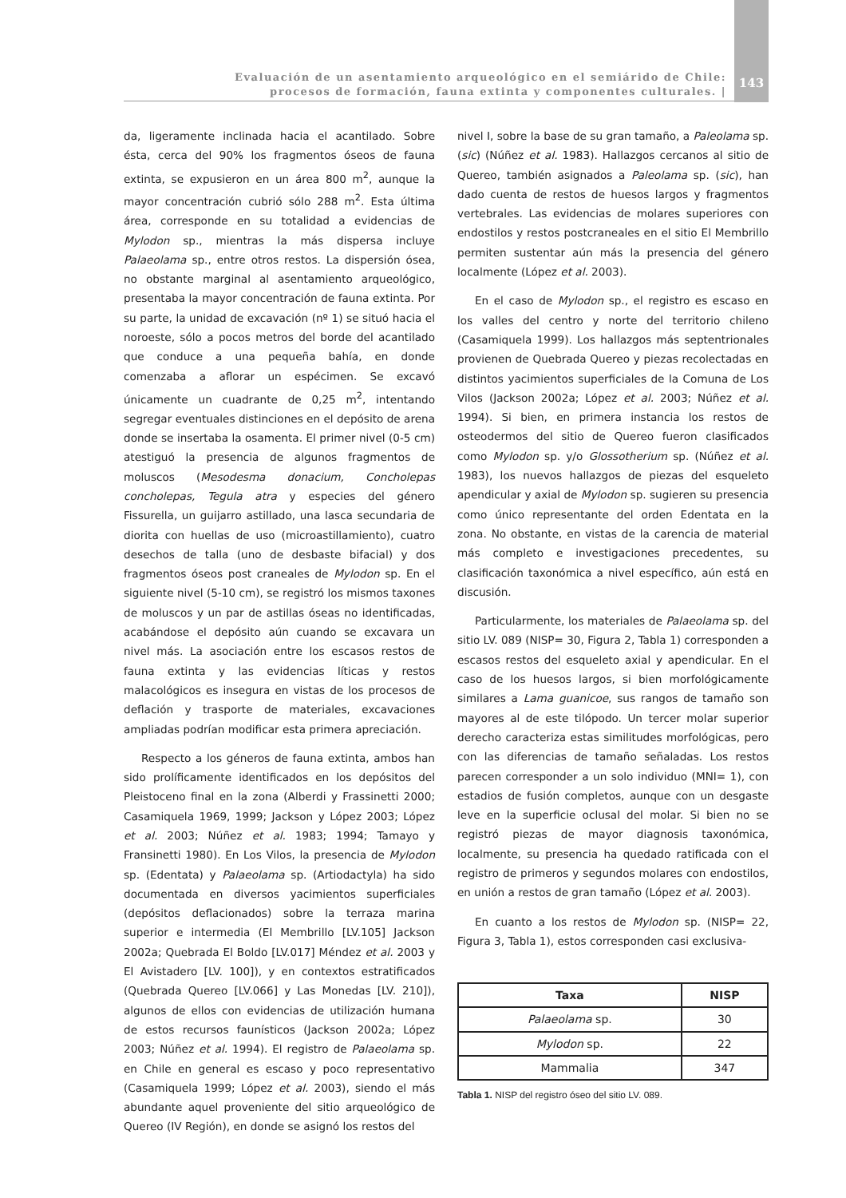Evaluación de un asentamiento arqueológico en el semiárido de Chile:
procesos de formación, fauna extinta y componentes culturales. |
143
da, ligeramente inclinada hacia el acantilado. Sobre ésta, cerca del 90% los fragmentos óseos de fauna extinta, se expusieron en un área 800 m<sup>2</sup>, aunque la mayor concentración cubrió sólo 288 m<sup>2</sup>. Esta última área, corresponde en su totalidad a evidencias de Mylodon sp., mientras la más dispersa incluye Palaeolama sp., entre otros restos. La dispersión ósea, no obstante marginal al asentamiento arqueológico, presentaba la mayor concentración de fauna extinta. Por su parte, la unidad de excavación (nº 1) se situó hacia el noroeste, sólo a pocos metros del borde del acantilado que conduce a una pequeña bahía, en donde comenzaba a aflorar un espécimen. Se excavó únicamente un cuadrante de 0,25 m<sup>2</sup>, intentando segregar eventuales distinciones en el depósito de arena donde se insertaba la osamenta. El primer nivel (0-5 cm) atestiguó la presencia de algunos fragmentos de moluscos (Mesodesma donacium, Concholepas concholepas, Tegula atra y especies del género Fissurella, un guijarro astillado, una lasca secundaria de diorita con huellas de uso (microastillamiento), cuatro desechos de talla (uno de desbaste bifacial) y dos fragmentos óseos post craneales de Mylodon sp. En el siguiente nivel (5-10 cm), se registró los mismos taxones de moluscos y un par de astillas óseas no identificadas, acabándose el depósito aún cuando se excavara un nivel más. La asociación entre los escasos restos de fauna extinta y las evidencias líticas y restos malacológicos es insegura en vistas de los procesos de deflación y trasporte de materiales, excavaciones ampliadas podrían modificar esta primera apreciación.
Respecto a los géneros de fauna extinta, ambos han sido prolíficamente identificados en los depósitos del Pleistoceno final en la zona (Alberdi y Frassinetti 2000; Casamiquela 1969, 1999; Jackson y López 2003; López et al. 2003; Núñez et al. 1983; 1994; Tamayo y Fransinetti 1980). En Los Vilos, la presencia de Mylodon sp. (Edentata) y Palaeolama sp. (Artiodactyla) ha sido documentada en diversos yacimientos superficiales (depósitos deflacionados) sobre la terraza marina superior e intermedia (El Membrillo [LV.105] Jackson 2002a; Quebrada El Boldo [LV.017] Méndez et al. 2003 y El Avistadero [LV. 100]), y en contextos estratificados (Quebrada Quereo [LV.066] y Las Monedas [LV. 210]), algunos de ellos con evidencias de utilización humana de estos recursos faunísticos (Jackson 2002a; López 2003; Núñez et al. 1994). El registro de Palaeolama sp. en Chile en general es escaso y poco representativo (Casamiquela 1999; López et al. 2003), siendo el más abundante aquel proveniente del sitio arqueológico de Quereo (IV Región), en donde se asignó los restos del
nivel I, sobre la base de su gran tamaño, a Paleolama sp. (sic) (Núñez et al. 1983). Hallazgos cercanos al sitio de Quereo, también asignados a Paleolama sp. (sic), han dado cuenta de restos de huesos largos y fragmentos vertebrales. Las evidencias de molares superiores con endostilos y restos postcraneales en el sitio El Membrillo permiten sustentar aún más la presencia del género localmente (López et al. 2003).
En el caso de Mylodon sp., el registro es escaso en los valles del centro y norte del territorio chileno (Casamiquela 1999). Los hallazgos más septentrionales provienen de Quebrada Quereo y piezas recolectadas en distintos yacimientos superficiales de la Comuna de Los Vilos (Jackson 2002a; López et al. 2003; Núñez et al. 1994). Si bien, en primera instancia los restos de osteodermos del sitio de Quereo fueron clasificados como Mylodon sp. y/o Glossotherium sp. (Núñez et al. 1983), los nuevos hallazgos de piezas del esqueleto apendicular y axial de Mylodon sp. sugieren su presencia como único representante del orden Edentata en la zona. No obstante, en vistas de la carencia de material más completo e investigaciones precedentes, su clasificación taxonómica a nivel específico, aún está en discusión.
Particularmente, los materiales de Palaeolama sp. del sitio LV. 089 (NISP= 30, Figura 2, Tabla 1) corresponden a escasos restos del esqueleto axial y apendicular. En el caso de los huesos largos, si bien morfológicamente similares a Lama guanicoe, sus rangos de tamaño son mayores al de este tilópodo. Un tercer molar superior derecho caracteriza estas similitudes morfológicas, pero con las diferencias de tamaño señaladas. Los restos parecen corresponder a un solo individuo (MNI= 1), con estadios de fusión completos, aunque con un desgaste leve en la superficie oclusal del molar. Si bien no se registró piezas de mayor diagnosis taxonómica, localmente, su presencia ha quedado ratificada con el registro de primeros y segundos molares con endostilos, en unión a restos de gran tamaño (López et al. 2003).
En cuanto a los restos de Mylodon sp. (NISP= 22, Figura 3, Tabla 1), estos corresponden casi exclusiva-
| Taxa | NISP |
| --- | --- |
| Palaeolama sp. | 30 |
| Mylodon sp. | 22 |
| Mammalia | 347 |
Tabla 1. NISP del registro óseo del sitio LV. 089.